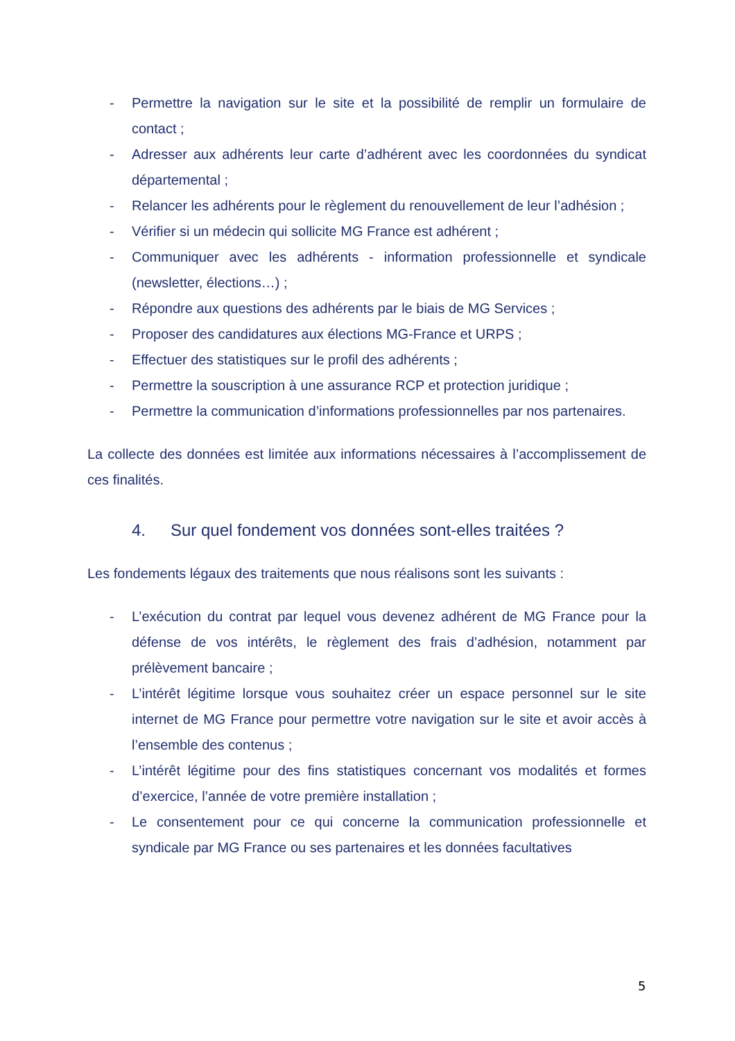- Permettre la navigation sur le site et la possibilité de remplir un formulaire de contact ;
- Adresser aux adhérents leur carte d’adhérent avec les coordonnées du syndicat départemental ;
- Relancer les adhérents pour le règlement du renouvellement de leur l’adhésion ;
- Vérifier si un médecin qui sollicite MG France est adhérent ;
- Communiquer avec les adhérents - information professionnelle et syndicale (newsletter, élections…) ;
- Répondre aux questions des adhérents par le biais de MG Services ;
- Proposer des candidatures aux élections MG-France et URPS ;
- Effectuer des statistiques sur le profil des adhérents ;
- Permettre la souscription à une assurance RCP et protection juridique ;
- Permettre la communication d’informations professionnelles par nos partenaires.
La collecte des données est limitée aux informations nécessaires à l’accomplissement de ces finalités.
4. Sur quel fondement vos données sont-elles traitées ?
Les fondements légaux des traitements que nous réalisons sont les suivants :
- L’exécution du contrat par lequel vous devenez adhérent de MG France pour la défense de vos intérêts, le règlement des frais d’adhésion, notamment par prélèvement bancaire ;
- L’intérêt légitime lorsque vous souhaitez créer un espace personnel sur le site internet de MG France pour permettre votre navigation sur le site et avoir accès à l’ensemble des contenus ;
- L’intérêt légitime pour des fins statistiques concernant vos modalités et formes d’exercice, l’année de votre première installation ;
- Le consentement pour ce qui concerne la communication professionnelle et syndicale par MG France ou ses partenaires et les données facultatives
5